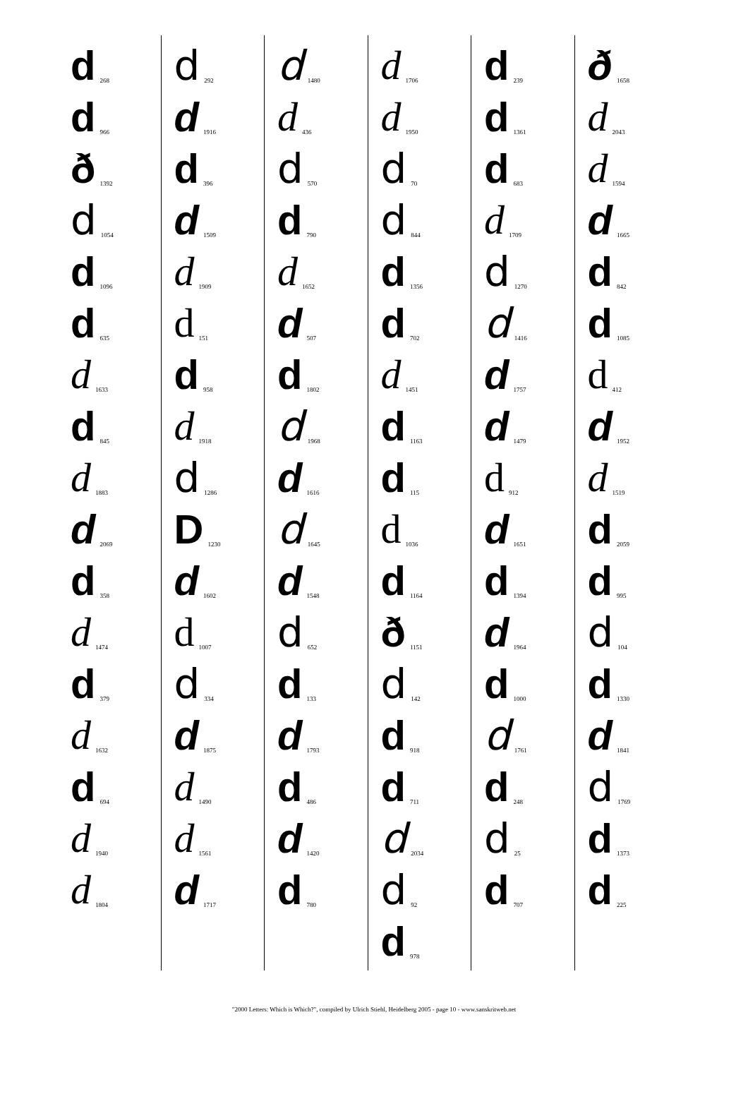d 268
d 966
ð 1392
d 1054
d 1096
d 635
d 1633
d 845
d 1883
d 2069
d 358
d 1474
d 379
d 1632
d 694
d 1940
d 1804
d 292
d 1916
d 396
d 1509
d 1909
d 151
d 958
d 1918
d 1286
D 1230
d 1602
d 1007
d 334
d 1875
d 1490
d 1561
d 1717
d 1480
d 436
d 570
d 790
d 1652
d 507
d 1802
d 1968
d 1616
d 1645
d 1548
d 652
d 133
d 1793
d 486
d 1420
d 780
d 1706
d 1950
d 70
d 844
d 1356
d 702
d 1451
d 1163
d 115
d 1036
d 1164
ð 1151
d 142
d 918
d 711
d 2034
d 92
d 978
d 239
d 1361
d 683
d 1709
d 1270
d 1416
d 1757
d 1479
d 912
d 1651
d 1394
d 1964
d 1000
d 1761
d 248
d 25
d 707
ð 1658
d 2043
d 1594
d 1665
d 842
d 1085
d 412
d 1952
d 1519
d 2059
d 995
d 104
d 1330
d 1841
d 1769
d 1373
d 225
"2000 Letters: Which is Which?", compiled by Ulrich Stiehl, Heidelberg 2005 - page 10 - www.sanskritweb.net